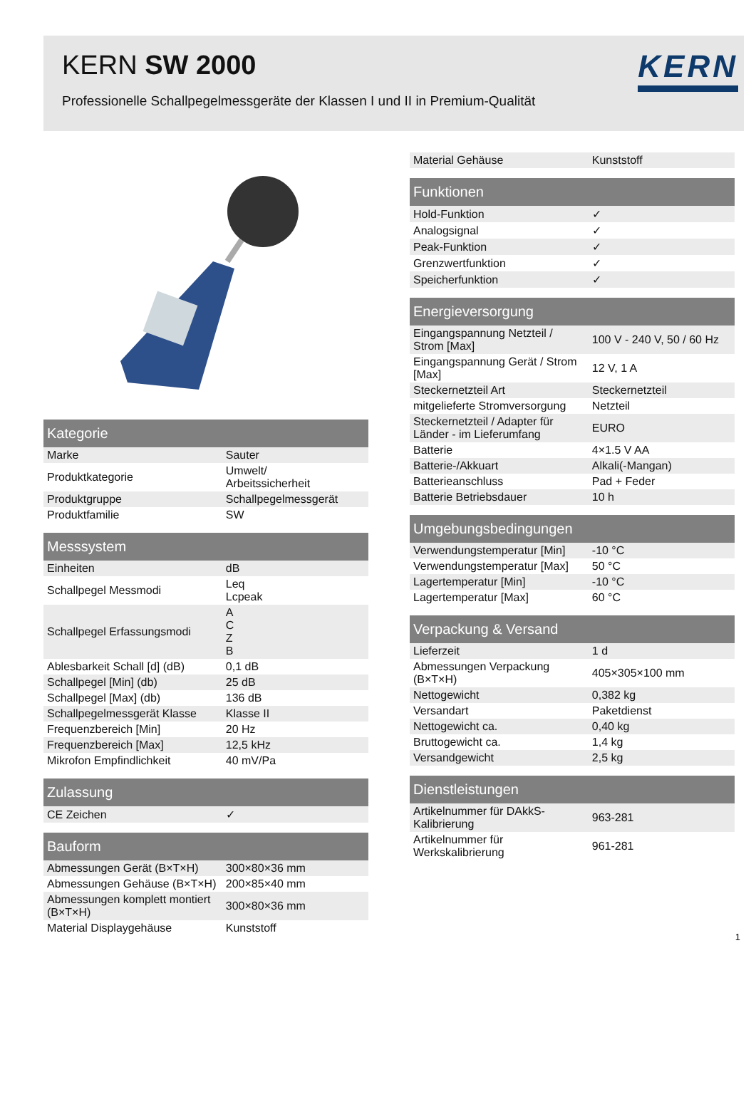KERN SW 2000
Professionelle Schallpegelmessgeräte der Klassen I und II in Premium-Qualität
KERN
| Kategorie | |
| --- | --- |
| Marke | Sauter |
| Produktkategorie | Umwelt/ Arbeitssicherheit |
| Produktgruppe | Schallpegelmessgerät |
| Produktfamilie | SW |
| Messsystem | |
| --- | --- |
| Einheiten | dB |
| Schallpegel Messmodi | Leq Lcpeak |
| Schallpegel Erfassungsmodi | A C Z B |
| Ablesbarkeit Schall [d] (dB) | 0,1 dB |
| Schallpegel [Min] (db) | 25 dB |
| Schallpegel [Max] (db) | 136 dB |
| Schallpegelmessgerät Klasse | Klasse II |
| Frequenzbereich [Min] | 20 Hz |
| Frequenzbereich [Max] | 12,5 kHz |
| Mikrofon Empfindlichkeit | 40 mV/Pa |
| Zulassung | |
| --- | --- |
| CE Zeichen | ✓ |
| Bauform | |
| --- | --- |
| Abmessungen Gerät (B×T×H) | 300×80×36 mm |
| Abmessungen Gehäuse (B×T×H) | 200×85×40 mm |
| Abmessungen komplett montiert (B×T×H) | 300×80×36 mm |
| Material Displaygehäuse | Kunststoff |
| Material Gehäuse | Kunststoff |
| Funktionen | |
| --- | --- |
| Hold-Funktion | ✓ |
| Analogsignal | ✓ |
| Peak-Funktion | ✓ |
| Grenzwertfunktion | ✓ |
| Speicherfunktion | ✓ |
| Energieversorgung | |
| --- | --- |
| Eingangspannung Netzteil / Strom [Max] | 100 V - 240 V, 50 / 60 Hz |
| Eingangspannung Gerät / Strom [Max] | 12 V, 1 A |
| Steckernetzteil Art | Steckernetzteil |
| mitgelieferte Stromversorgung | Netzteil |
| Steckernetzteil / Adapter für Länder - im Lieferumfang | EURO |
| Batterie | 4×1.5 V AA |
| Batterie-/Akkuart | Alkali(-Mangan) |
| Batterieanschluss | Pad + Feder |
| Batterie Betriebsdauer | 10 h |
| Umgebungsbedingungen | |
| --- | --- |
| Verwendungstemperatur [Min] | -10 °C |
| Verwendungstemperatur [Max] | 50 °C |
| Lagertemperatur [Min] | -10 °C |
| Lagertemperatur [Max] | 60 °C |
| Verpackung & Versand | |
| --- | --- |
| Lieferzeit | 1 d |
| Abmessungen Verpackung (B×T×H) | 405×305×100 mm |
| Nettogewicht | 0,382 kg |
| Versandart | Paketdienst |
| Nettogewicht ca. | 0,40 kg |
| Bruttogewicht ca. | 1,4 kg |
| Versandgewicht | 2,5 kg |
| Dienstleistungen | |
| --- | --- |
| Artikelnummer für DAkkS-Kalibrierung | 963-281 |
| Artikelnummer für Werkskalibrierung | 961-281 |
1